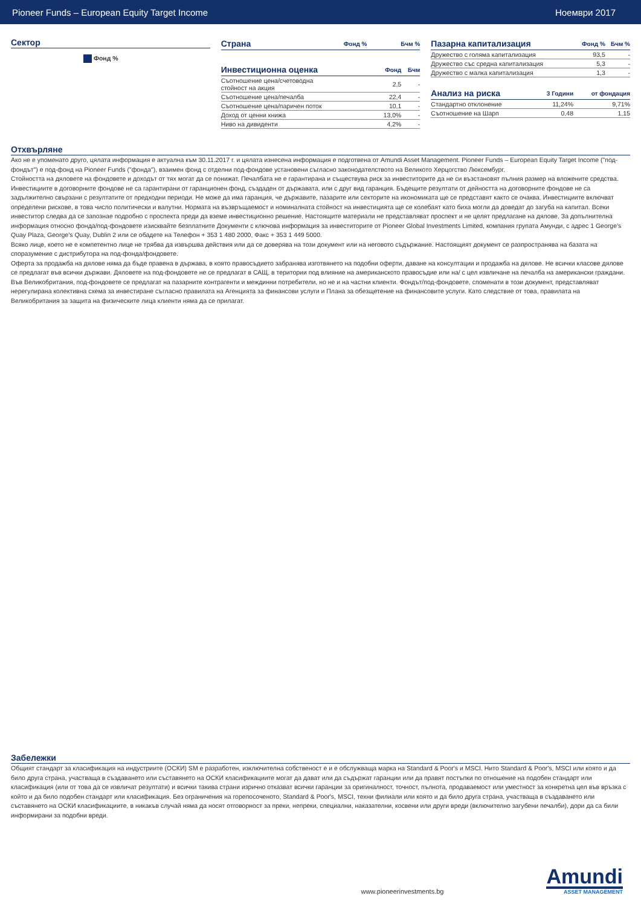Pioneer Funds – European Equity Target Income Ноември 2017
Сектор
Фонд %
| Страна | Фонд % | Бчм % |
| --- | --- | --- |
| Инвестиционна оценка | Фонд | Бчм |
| --- | --- | --- |
| Съотношение цена/счетоводна стойност на акция | 2,5 | - |
| Съотношение цена/печалба | 22,4 | - |
| Съотношение цена/паричен поток | 10,1 | - |
| Доход от ценни книжа | 13,0% | - |
| Ниво на дивиденти | 4,2% | - |
| Пазарна капитализация | Фонд % | Бчм % |
| --- | --- | --- |
| Дружество с голяма капитализация | 93,5 | - |
| Дружество със средна капитализация | 5,3 | - |
| Дружество с малка капитализация | 1,3 | - |
| Анализ на риска | 3 Години | от фондация |
| --- | --- | --- |
| Стандартно отклонение | 11,24% | 9,71% |
| Съотношение на Шарп | 0,48 | 1,15 |
Отхвърляне
Ако не е упоменато друго, цялата информация е актуална към 30.11.2017 г. и цялата изнесена информация е подготвена от Amundi Asset Management. Pioneer Funds – European Equity Target Income ("под-фондът") е под-фонд на Pioneer Funds ("фонда"), взаимен фонд с отделни под-фондове установени съгласно законодателството на Великото Херцогство Люксембург.
Стойността на дяловете на фондовете и доходът от тях могат да се понижат. Печалбата не е гарантирана и съществува риск за инвеститорите да не си възстановят пълния размер на вложените средства. Инвестициите в договорните фондове не са гарантирани от гаранционен фонд, създаден от държавата, или с друг вид гаранция. Бъдещите резултати от дейността на договорните фондове не са задължително свързани с резултатите от предходни периоди. Не може да има гаранция, че държавите, пазарите или секторите на икономиката ще се представят както се очаква. Инвестициите включват определени рискове, в това число политически и валутни. Нормата на възвръщаемост и номиналната стойност на инвестицията ще се колебаят като биха могли да доведат до загуба на капитал. Всеки инвеститор следва да се запознае подробно с проспекта преди да вземе инвестиционно решение. Настоящите материали не представляват проспект и не целят предлагане на дялове. За допълнителна информация относно фонда/под-фондовете изисквайте безплатните Документи с ключова информация за инвеститорите от Pioneer Global Investments Limited, компания групата Амунди, с адрес 1 George’s Quay Plaza, George’s Quay, Dublin 2 или се обадете на Телефон + 353 1 480 2000, Факс + 353 1 449 5000.
Всяко лице, което не е компетентно лице не трябва да извършва действия или да се доверява на този документ или на неговото съдържание. Настоящият документ се разпространява на базата на споразумение с дистрибутора на под-фонда/фондовете.
Оферта за продажба на дялове няма да бъде правена в държава, в която правосъдието забранява изготвянето на подобни оферти, даване на консултации и продажба на дялове. Не всички класове дялове се предлагат във всички държави. Дяловете на под-фондовете не се предлагат в САЩ, в територии под влияние на американското правосъдие или на/ с цел извличане на печалба на американски граждани.
Във Великобритания, под-фондовете се предлагат на пазарните контрагенти и междинни потребители, но не и на частни клиенти. Фондът/под-фондовете, споменати в този документ, представляват нерегулирана колективна схема за инвестиране съгласно правилата на Агенцията за финансови услуги и Плана за обезщетение на финансовите услуги. Като следствие от това, правилата на Великобритания за защита на физическите лица клиенти няма да се прилагат.
Забележки
Общият стандарт за класификация на индустриите (ОСКИ) SM е разработен, изключителна собственост е и е обслужваща марка на Standard & Poor's и MSCI. Нито Standard & Poor's, MSCI или която и да било друга страна, участваща в създаването или съставянето на ОСКИ класификациите могат да дават или да съдържат гаранции или да правят постъпки по отношение на подобен стандарт или класификация (или от това да се извличат резултати) и всички такива страни изрично отказват всички гаранции за оригиналност, точност, пълнота, продаваемост или уместност за конкретна цел във връзка с който и да било подобен стандарт или класификация. Без ограничения на горепосоченото, Standard & Poor's, MSCI, техни филиали или която и да било друга страна, участваща в създаването или съставянето на ОСКИ класификациите, в никакъв случай няма да носят отговорност за преки, непреки, специални, наказателни, косвени или други вреди (включително загубени печалби), дори да са били информирани за подобни вреди.
www.pioneerinvestments.bg
Amundi
ASSET MANAGEMENT